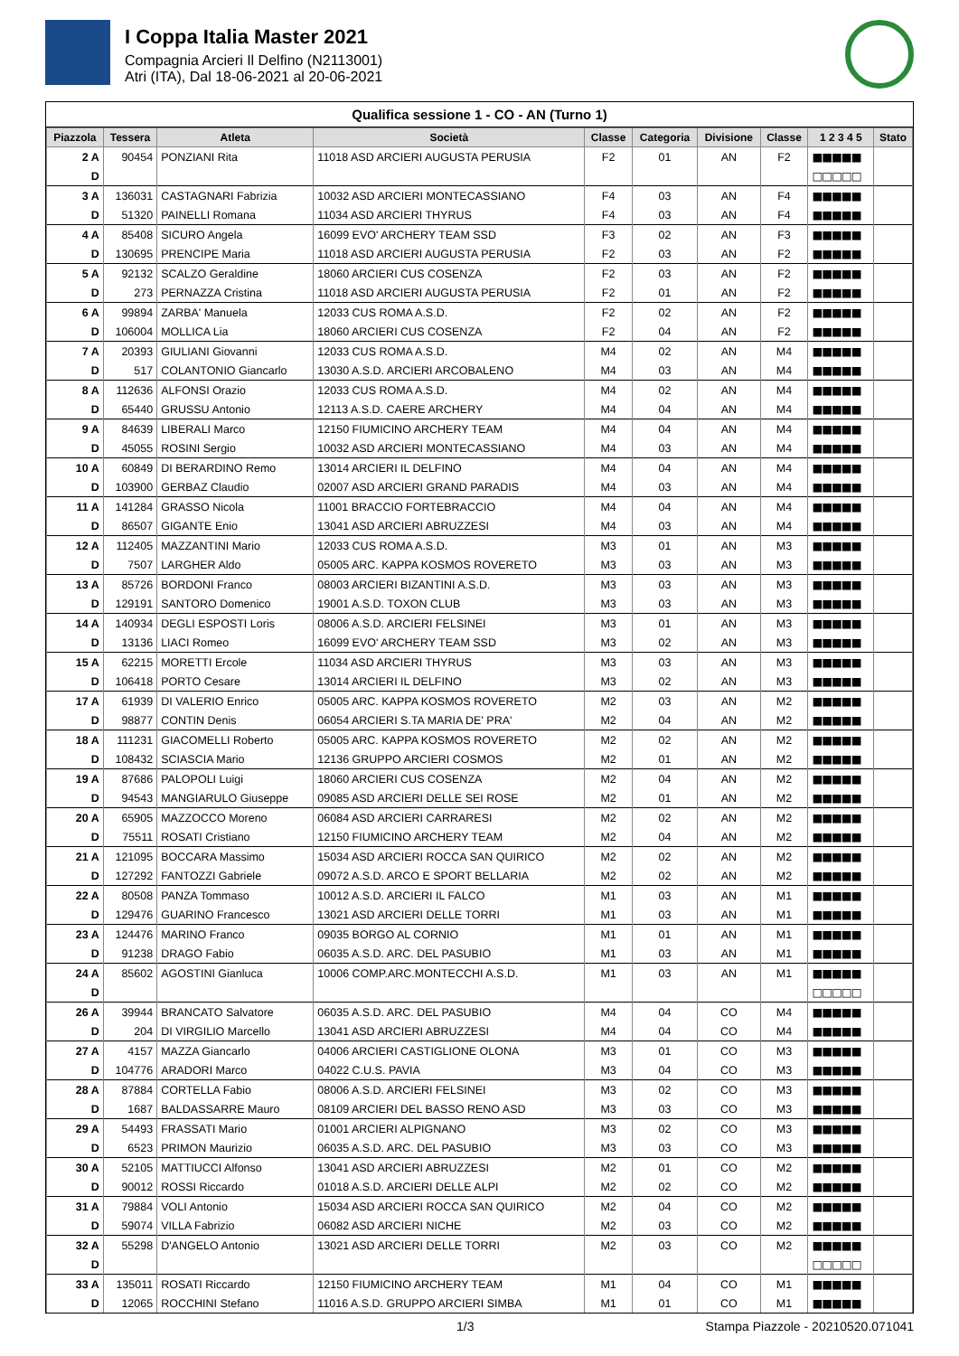I Coppa Italia Master 2021
Compagnia Arcieri Il Delfino (N2113001)
Atri (ITA), Dal 18-06-2021 al 20-06-2021
Qualifica sessione 1 - CO - AN (Turno 1)
| Piazzola | Tessera | Atleta | Società | Classe | Categoria | Divisione | Classe | 1 2 3 4 5 | Stato |
| --- | --- | --- | --- | --- | --- | --- | --- | --- | --- |
| 2 A | 90454 | PONZIANI Rita | 11018 ASD ARCIERI AUGUSTA PERUSIA | F2 | 01 | AN | F2 | ■■■■■ | |
| D | | | | | | | | □□□□□ | |
| 3 A | 136031 | CASTAGNARI Fabrizia | 10032 ASD ARCIERI MONTECASSIANO | F4 | 03 | AN | F4 | ■■■■■ | |
| D | 51320 | PAINELLI Romana | 11034 ASD ARCIERI THYRUS | F4 | 03 | AN | F4 | ■■■■■ | |
| 4 A | 85408 | SICURO Angela | 16099 EVO' ARCHERY TEAM SSD | F3 | 02 | AN | F3 | ■■■■■ | |
| D | 130695 | PRENCIPE Maria | 11018 ASD ARCIERI AUGUSTA PERUSIA | F2 | 03 | AN | F2 | ■■■■■ | |
| 5 A | 92132 | SCALZO Geraldine | 18060 ARCIERI CUS COSENZA | F2 | 03 | AN | F2 | ■■■■■ | |
| D | 273 | PERNAZZA Cristina | 11018 ASD ARCIERI AUGUSTA PERUSIA | F2 | 01 | AN | F2 | ■■■■■ | |
| 6 A | 99894 | ZARBA' Manuela | 12033 CUS ROMA A.S.D. | F2 | 02 | AN | F2 | ■■■■■ | |
| D | 106004 | MOLLICA Lia | 18060 ARCIERI CUS COSENZA | F2 | 04 | AN | F2 | ■■■■■ | |
| 7 A | 20393 | GIULIANI Giovanni | 12033 CUS ROMA A.S.D. | M4 | 02 | AN | M4 | ■■■■■ | |
| D | 517 | COLANTONIO Giancarlo | 13030 A.S.D. ARCIERI ARCOBALENO | M4 | 03 | AN | M4 | ■■■■■ | |
| 8 A | 112636 | ALFONSI Orazio | 12033 CUS ROMA A.S.D. | M4 | 02 | AN | M4 | ■■■■■ | |
| D | 65440 | GRUSSU Antonio | 12113 A.S.D. CAERE ARCHERY | M4 | 04 | AN | M4 | ■■■■■ | |
| 9 A | 84639 | LIBERALI Marco | 12150 FIUMICINO ARCHERY TEAM | M4 | 04 | AN | M4 | ■■■■■ | |
| D | 45055 | ROSINI Sergio | 10032 ASD ARCIERI MONTECASSIANO | M4 | 03 | AN | M4 | ■■■■■ | |
| 10 A | 60849 | DI BERARDINO Remo | 13014 ARCIERI IL DELFINO | M4 | 04 | AN | M4 | ■■■■■ | |
| D | 103900 | GERBAZ Claudio | 02007 ASD ARCIERI GRAND PARADIS | M4 | 03 | AN | M4 | ■■■■■ | |
| 11 A | 141284 | GRASSO Nicola | 11001 BRACCIO FORTEBRACCIO | M4 | 04 | AN | M4 | ■■■■■ | |
| D | 86507 | GIGANTE Enio | 13041 ASD ARCIERI ABRUZZESI | M4 | 03 | AN | M4 | ■■■■■ | |
| 12 A | 112405 | MAZZANTINI Mario | 12033 CUS ROMA A.S.D. | M3 | 01 | AN | M3 | ■■■■■ | |
| D | 7507 | LARGHER Aldo | 05005 ARC. KAPPA KOSMOS ROVERETO | M3 | 03 | AN | M3 | ■■■■■ | |
| 13 A | 85726 | BORDONI Franco | 08003 ARCIERI BIZANTINI A.S.D. | M3 | 03 | AN | M3 | ■■■■■ | |
| D | 129191 | SANTORO Domenico | 19001 A.S.D. TOXON CLUB | M3 | 03 | AN | M3 | ■■■■■ | |
| 14 A | 140934 | DEGLI ESPOSTI Loris | 08006 A.S.D. ARCIERI FELSINEI | M3 | 01 | AN | M3 | ■■■■■ | |
| D | 13136 | LIACI Romeo | 16099 EVO' ARCHERY TEAM SSD | M3 | 02 | AN | M3 | ■■■■■ | |
| 15 A | 62215 | MORETTI Ercole | 11034 ASD ARCIERI THYRUS | M3 | 03 | AN | M3 | ■■■■■ | |
| D | 106418 | PORTO Cesare | 13014 ARCIERI IL DELFINO | M3 | 02 | AN | M3 | ■■■■■ | |
| 17 A | 61939 | DI VALERIO Enrico | 05005 ARC. KAPPA KOSMOS ROVERETO | M2 | 03 | AN | M2 | ■■■■■ | |
| D | 98877 | CONTIN Denis | 06054 ARCIERI S.TA MARIA DE' PRA' | M2 | 04 | AN | M2 | ■■■■■ | |
| 18 A | 111231 | GIACOMELLI Roberto | 05005 ARC. KAPPA KOSMOS ROVERETO | M2 | 02 | AN | M2 | ■■■■■ | |
| D | 108432 | SCIASCIA Mario | 12136 GRUPPO ARCIERI COSMOS | M2 | 01 | AN | M2 | ■■■■■ | |
| 19 A | 87686 | PALOPOLI Luigi | 18060 ARCIERI CUS COSENZA | M2 | 04 | AN | M2 | ■■■■■ | |
| D | 94543 | MANGIARULO Giuseppe | 09085 ASD ARCIERI DELLE SEI ROSE | M2 | 01 | AN | M2 | ■■■■■ | |
| 20 A | 65905 | MAZZOCCO Moreno | 06084 ASD ARCIERI CARRARESI | M2 | 02 | AN | M2 | ■■■■■ | |
| D | 75511 | ROSATI Cristiano | 12150 FIUMICINO ARCHERY TEAM | M2 | 04 | AN | M2 | ■■■■■ | |
| 21 A | 121095 | BOCCARA Massimo | 15034 ASD ARCIERI ROCCA SAN QUIRICO | M2 | 02 | AN | M2 | ■■■■■ | |
| D | 127292 | FANTOZZI Gabriele | 09072 A.S.D. ARCO E SPORT BELLARIA | M2 | 02 | AN | M2 | ■■■■■ | |
| 22 A | 80508 | PANZA Tommaso | 10012 A.S.D. ARCIERI IL FALCO | M1 | 03 | AN | M1 | ■■■■■ | |
| D | 129476 | GUARINO Francesco | 13021 ASD ARCIERI DELLE TORRI | M1 | 03 | AN | M1 | ■■■■■ | |
| 23 A | 124476 | MARINO Franco | 09035 BORGO AL CORNIO | M1 | 01 | AN | M1 | ■■■■■ | |
| D | 91238 | DRAGO Fabio | 06035 A.S.D. ARC. DEL PASUBIO | M1 | 03 | AN | M1 | ■■■■■ | |
| 24 A | 85602 | AGOSTINI Gianluca | 10006 COMP.ARC.MONTECCHI A.S.D. | M1 | 03 | AN | M1 | ■■■■■ | |
| D | | | | | | | | □□□□□ | |
| 26 A | 39944 | BRANCATO Salvatore | 06035 A.S.D. ARC. DEL PASUBIO | M4 | 04 | CO | M4 | ■■■■■ | |
| D | 204 | DI VIRGILIO Marcello | 13041 ASD ARCIERI ABRUZZESI | M4 | 04 | CO | M4 | ■■■■■ | |
| 27 A | 4157 | MAZZA Giancarlo | 04006 ARCIERI CASTIGLIONE OLONA | M3 | 01 | CO | M3 | ■■■■■ | |
| D | 104776 | ARADORI Marco | 04022 C.U.S. PAVIA | M3 | 04 | CO | M3 | ■■■■■ | |
| 28 A | 87884 | CORTELLA Fabio | 08006 A.S.D. ARCIERI FELSINEI | M3 | 02 | CO | M3 | ■■■■■ | |
| D | 1687 | BALDASSARRE Mauro | 08109 ARCIERI DEL BASSO RENO ASD | M3 | 03 | CO | M3 | ■■■■■ | |
| 29 A | 54493 | FRASSATI Mario | 01001 ARCIERI ALPIGNANO | M3 | 02 | CO | M3 | ■■■■■ | |
| D | 6523 | PRIMON Maurizio | 06035 A.S.D. ARC. DEL PASUBIO | M3 | 03 | CO | M3 | ■■■■■ | |
| 30 A | 52105 | MATTIUCCI Alfonso | 13041 ASD ARCIERI ABRUZZESI | M2 | 01 | CO | M2 | ■■■■■ | |
| D | 90012 | ROSSI Riccardo | 01018 A.S.D. ARCIERI DELLE ALPI | M2 | 02 | CO | M2 | ■■■■■ | |
| 31 A | 79884 | VOLI Antonio | 15034 ASD ARCIERI ROCCA SAN QUIRICO | M2 | 04 | CO | M2 | ■■■■■ | |
| D | 59074 | VILLA Fabrizio | 06082 ASD ARCIERI NICHE | M2 | 03 | CO | M2 | ■■■■■ | |
| 32 A | 55298 | D'ANGELO Antonio | 13021 ASD ARCIERI DELLE TORRI | M2 | 03 | CO | M2 | ■■■■■ | |
| D | | | | | | | | □□□□□ | |
| 33 A | 135011 | ROSATI Riccardo | 12150 FIUMICINO ARCHERY TEAM | M1 | 04 | CO | M1 | ■■■■■ | |
| D | 12065 | ROCCHINI Stefano | 11016 A.S.D. GRUPPO ARCIERI SIMBA | M1 | 01 | CO | M1 | ■■■■■ | |
1/3 Stampa Piazzole - 20210520.071041